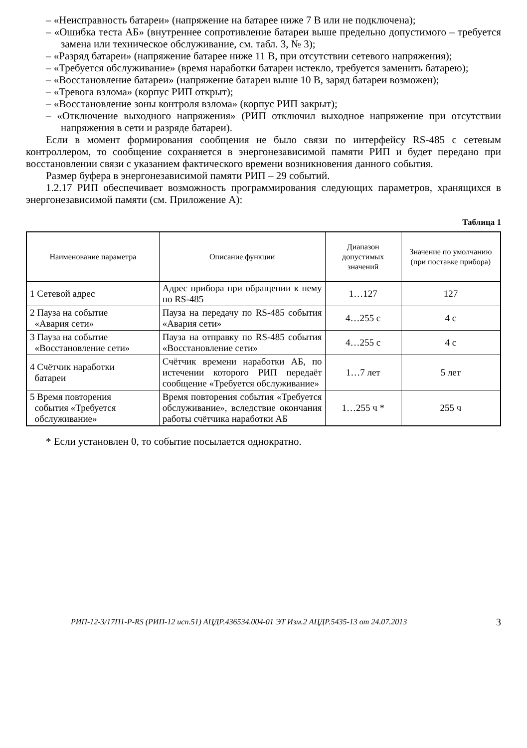– «Неисправность батареи» (напряжение на батарее ниже 7 В или не подключена);
– «Ошибка теста АБ» (внутреннее сопротивление батареи выше предельно допустимого – требуется замена или техническое обслуживание, см. табл. 3, № 3);
– «Разряд батареи» (напряжение батарее ниже 11 В, при отсутствии сетевого напряжения);
– «Требуется обслуживание» (время наработки батареи истекло, требуется заменить батарею);
– «Восстановление батареи» (напряжение батареи выше 10 В, заряд батареи возможен);
– «Тревога взлома» (корпус РИП открыт);
– «Восстановление зоны контроля взлома» (корпус РИП закрыт);
– «Отключение выходного напряжения» (РИП отключил выходное напряжение при отсутствии напряжения в сети и разряде батареи).
Если в момент формирования сообщения не было связи по интерфейсу RS-485 с сетевым контроллером, то сообщение сохраняется в энергонезависимой памяти РИП и будет передано при восстановлении связи с указанием фактического времени возникновения данного события.
Размер буфера в энергонезависимой памяти РИП – 29 событий.
1.2.17 РИП обеспечивает возможность программирования следующих параметров, хранящихся в энергонезависимой памяти (см. Приложение А):
Таблица 1
| Наименование параметра | Описание функции | Диапазон допустимых значений | Значение по умолчанию (при поставке прибора) |
| --- | --- | --- | --- |
| 1 Сетевой адрес | Адрес прибора при обращении к нему по RS-485 | 1…127 | 127 |
| 2 Пауза на событие «Авария сети» | Пауза на передачу по RS-485 события «Авария сети» | 4…255 с | 4 с |
| 3 Пауза на событие «Восстановление сети» | Пауза на отправку по RS-485 события «Восстановление сети» | 4…255 с | 4 с |
| 4 Счётчик наработки батареи | Счётчик времени наработки АБ, по истечении которого РИП передаёт сообщение «Требуется обслуживание» | 1…7 лет | 5 лет |
| 5 Время повторения события «Требуется обслуживание» | Время повторения события «Требуется обслуживание», вследствие окончания работы счётчика наработки АБ | 1…255 ч * | 255 ч |
* Если установлен 0, то событие посылается однократно.
РИП-12-3/17П1-Р-RS (РИП-12 исп.51) АЦДР.436534.004-01 ЭТ Изм.2 АЦДР.5435-13 от 24.07.2013 3